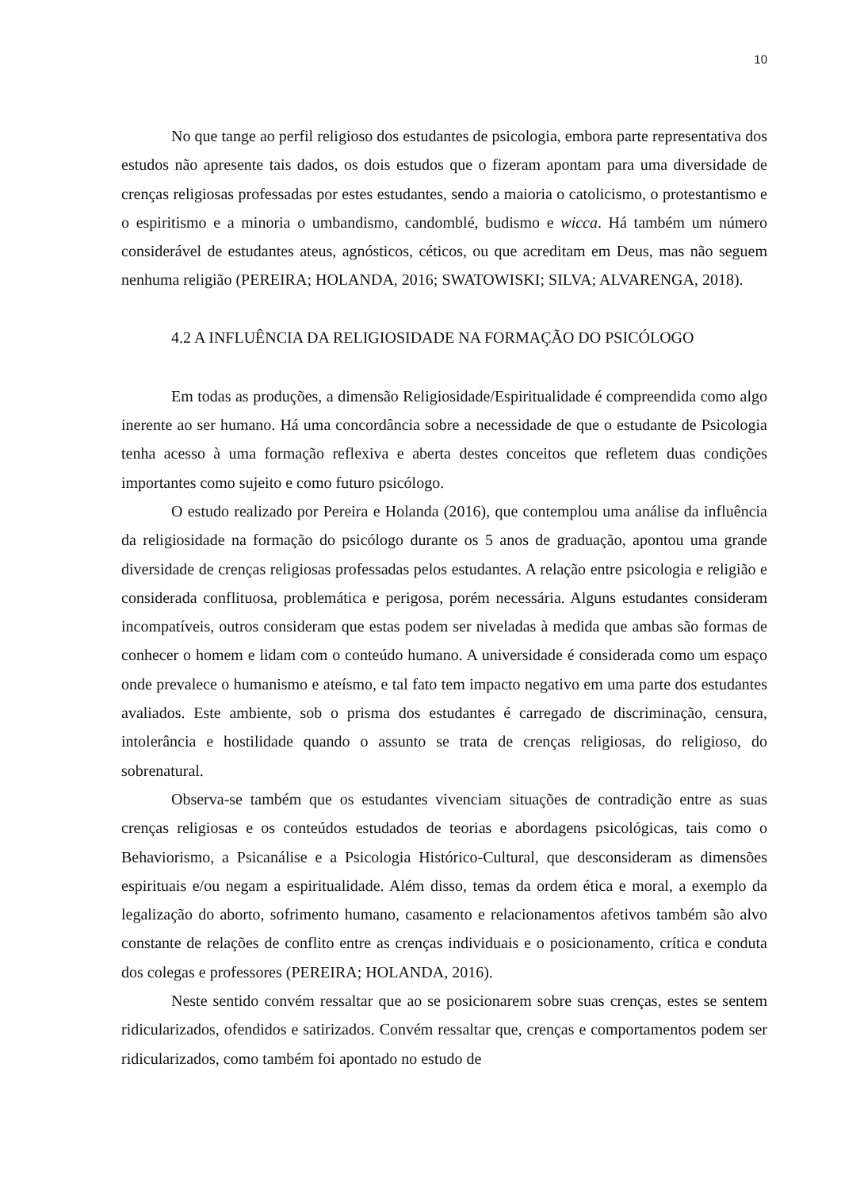10
No que tange ao perfil religioso dos estudantes de psicologia, embora parte representativa dos estudos não apresente tais dados, os dois estudos que o fizeram apontam para uma diversidade de crenças religiosas professadas por estes estudantes, sendo a maioria o catolicismo, o protestantismo e o espiritismo e a minoria o umbandismo, candomblé, budismo e wicca. Há também um número considerável de estudantes ateus, agnósticos, céticos, ou que acreditam em Deus, mas não seguem nenhuma religião (PEREIRA; HOLANDA, 2016; SWATOWISKI; SILVA; ALVARENGA, 2018).
4.2 A INFLUÊNCIA DA RELIGIOSIDADE NA FORMAÇÃO DO PSICÓLOGO
Em todas as produções, a dimensão Religiosidade/Espiritualidade é compreendida como algo inerente ao ser humano. Há uma concordância sobre a necessidade de que o estudante de Psicologia tenha acesso à uma formação reflexiva e aberta destes conceitos que refletem duas condições importantes como sujeito e como futuro psicólogo.
O estudo realizado por Pereira e Holanda (2016), que contemplou uma análise da influência da religiosidade na formação do psicólogo durante os 5 anos de graduação, apontou uma grande diversidade de crenças religiosas professadas pelos estudantes. A relação entre psicologia e religião e considerada conflituosa, problemática e perigosa, porém necessária. Alguns estudantes consideram incompatíveis, outros consideram que estas podem ser niveladas à medida que ambas são formas de conhecer o homem e lidam com o conteúdo humano. A universidade é considerada como um espaço onde prevalece o humanismo e ateísmo, e tal fato tem impacto negativo em uma parte dos estudantes avaliados. Este ambiente, sob o prisma dos estudantes é carregado de discriminação, censura, intolerância e hostilidade quando o assunto se trata de crenças religiosas, do religioso, do sobrenatural.
Observa-se também que os estudantes vivenciam situações de contradição entre as suas crenças religiosas e os conteúdos estudados de teorias e abordagens psicológicas, tais como o Behaviorismo, a Psicanálise e a Psicologia Histórico-Cultural, que desconsideram as dimensões espirituais e/ou negam a espiritualidade. Além disso, temas da ordem ética e moral, a exemplo da legalização do aborto, sofrimento humano, casamento e relacionamentos afetivos também são alvo constante de relações de conflito entre as crenças individuais e o posicionamento, crítica e conduta dos colegas e professores (PEREIRA; HOLANDA, 2016).
Neste sentido convém ressaltar que ao se posicionarem sobre suas crenças, estes se sentem ridicularizados, ofendidos e satirizados. Convém ressaltar que, crenças e comportamentos podem ser ridicularizados, como também foi apontado no estudo de